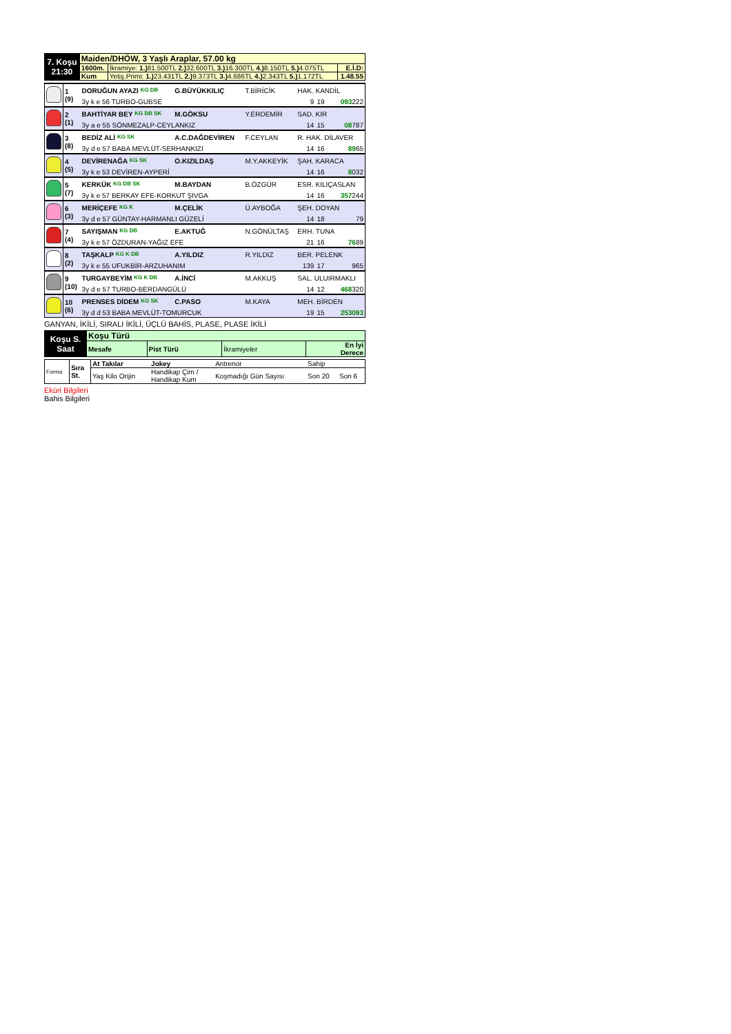| 7. Koşu 21:30 | Maiden/DHÖW, 3 Yaşlı Araplar, 57.00 kg | | |
| | 1600m. | İkramiye: 1.) 81.500TL 2.) 32.600TL 3.) 16.300TL 4.) 8.150TL 5.) 4.075TL | E.İ.D: |
| | Kum | Yetiş.Primi: 1.) 23.431TL 2.) 9.373TL 3.) 4.686TL 4.) 2.343TL 5.) 1.172TL | 1.48.55 |
| | 1 (9) | DORUĞUN AYAZI KG DB | G.BÜYÜKKILIÇ | T.BİRİCİK | HAK. KANDİL | | |
| | | 3y k e 56 TURBO-GUBSE | | | 9 | 19 | 093 222 |
| | 2 (1) | BAHTİYAR BEY KG DB SK | M.GÖKSU | Y.ERDEMİR | SAD. KIR | | |
| | | 3y a e 55 SÖNMEZALP-CEYLANKIZ | | | 14 | 15 | 08 787 |
| | 3 (8) | BEDİZ ALİ KG SK | A.C.DAĞDEVİREN | F.CEYLAN | R. HAK. DİLAVER | | |
| | | 3y d e 57 BABA MEVLÜT-SERHANKIZI | | | 14 | 16 | 89 65 |
| | 4 (5) | DEVİRENAĞA KG SK | O.KIZILDAŞ | M.Y.AKKEYİK | ŞAH. KARACA | | |
| | | 3y k e 53 DEVİREN-AYPERİ | | | 14 | 16 | 8 032 |
| | 5 (7) | KERKÜK KG DB SK | M.BAYDAN | B.ÖZGÜR | ESR. KILIÇASLAN | | |
| | | 3y k e 57 BERKAY EFE-KORKUT ŞIVGA | | | 14 | 16 | 357 244 |
| | 6 (3) | MERİÇEFE KG K | M.ÇELİK | Ü.AYBOĞA | ŞEH. DOYAN | | |
| | | 3y d e 57 GÜNTAY-HARMANLI GÜZELİ | | | 14 | 18 | 79 |
| | 7 (4) | SAYIŞMAN KG DB | E.AKTUĞ | N.GÖNÜLTAŞ | ERH. TUNA | | |
| | | 3y k e 57 ÖZDURAN-YAĞIZ EFE | | | 21 | 16 | 76 89 |
| | 8 (2) | TAŞKALP KG K DB | A.YILDIZ | R.YILDIZ | BER. PELENK | | |
| | | 3y k e 55 UFUKBİR-ARZUHANIM | | | 139 | 17 | 965 |
| | 9 (10) | TURGAYBEYİM KG K DB | A.İNCİ | M.AKKUŞ | SAL. ULUIRMAKLI | | |
| | | 3y d e 57 TURBO-BERDANGÜLÜ | | | 14 | 12 | 468 320 |
| | 10 (6) | PRENSES DİDEM KG SK | C.PASO | M.KAYA | MEH. BİRDEN | | |
| | | 3y d d 53 BABA MEVLÜT-TOMURCUK | | | 19 | 15 | 253093 |
GANYAN, İKİLİ, SIRALI İKİLİ, ÜÇLÜ BAHİS, PLASE, PLASE İKİLİ
| Koşu S. Saat | Koşu Türü | | | |
| | Mesafe | Pist Türü | İkramiyeler | En İyi Derece |
| Forma | Sıra St. | At Takılar | Jokey | Antrenor | Sahip | |
| | | Yaş Kilo Orijin | Handikap Çim / Handikap Kum | Koşmadığı Gün Sayısı | Son 20 | Son 6 |
Eküri Bilgileri
Bahis Bilgileri